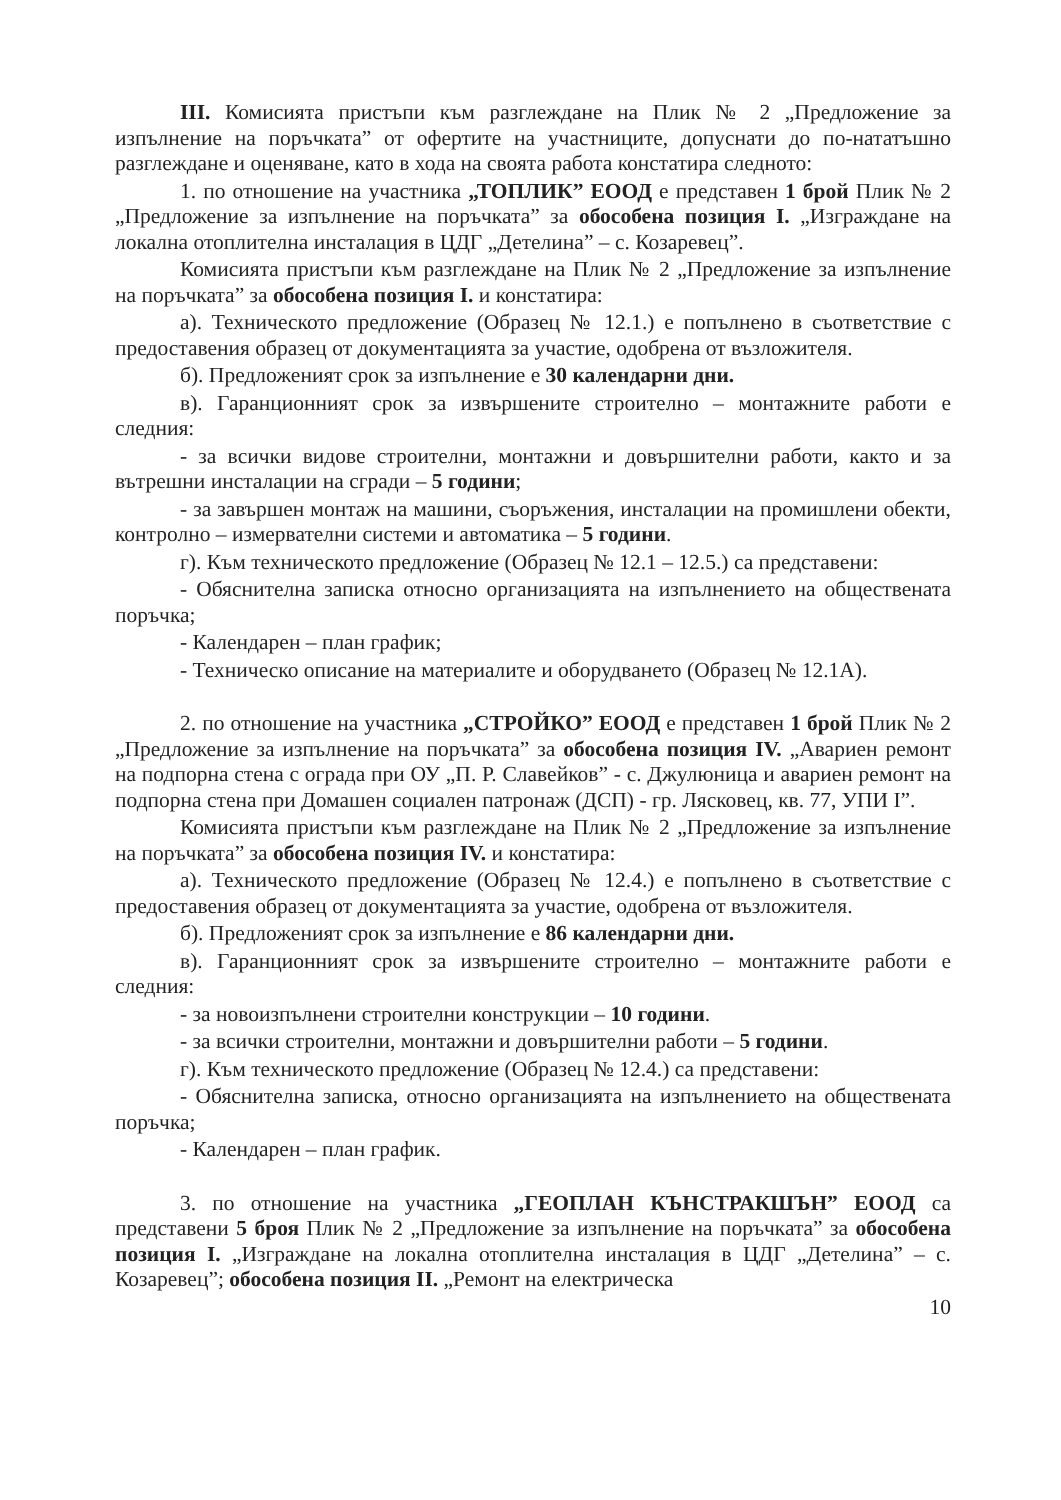III. Комисията пристъпи към разглеждане на Плик № 2 „Предложение за изпълнение на поръчката” от офертите на участниците, допуснати до по-нататъшно разглеждане и оценяване, като в хода на своята работа констатира следното:
1. по отношение на участника „ТОПЛИК” ЕООД е представен 1 брой Плик № 2 „Предложение за изпълнение на поръчката” за обособена позиция I. „Изграждане на локална отоплителна инсталация в ЦДГ „Детелина” – с. Козаревец”.
Комисията пристъпи към разглеждане на Плик № 2 „Предложение за изпълнение на поръчката” за обособена позиция I. и констатира:
а). Техническото предложение (Образец № 12.1.) е попълнено в съответствие с предоставения образец от документацията за участие, одобрена от възложителя.
б). Предложеният срок за изпълнение е 30 календарни дни.
в). Гаранционният срок за извършените строително – монтажните работи е следния:
- за всички видове строителни, монтажни и довършителни работи, както и за вътрешни инсталации на сгради – 5 години;
- за завършен монтаж на машини, съоръжения, инсталации на промишлени обекти, контролно – измервателни системи и автоматика – 5 години.
г). Към техническото предложение (Образец № 12.1 – 12.5.) са представени:
- Обяснителна записка относно организацията на изпълнението на обществената поръчка;
- Календарен – план график;
- Техническо описание на материалите и оборудването (Образец № 12.1А).
2. по отношение на участника „СТРОЙКО” ЕООД е представен 1 брой Плик № 2 „Предложение за изпълнение на поръчката” за обособена позиция IV. „Авариен ремонт на подпорна стена с ограда при ОУ „П. Р. Славейков” - с. Джулюница и авариен ремонт на подпорна стена при Домашен социален патронаж (ДСП) - гр. Лясковец, кв. 77, УПИ I”.
Комисията пристъпи към разглеждане на Плик № 2 „Предложение за изпълнение на поръчката” за обособена позиция IV. и констатира:
а). Техническото предложение (Образец № 12.4.) е попълнено в съответствие с предоставения образец от документацията за участие, одобрена от възложителя.
б). Предложеният срок за изпълнение е 86 календарни дни.
в). Гаранционният срок за извършените строително – монтажните работи е следния:
- за новоизпълнени строителни конструкции – 10 години.
- за всички строителни, монтажни и довършителни работи – 5 години.
г). Към техническото предложение (Образец № 12.4.) са представени:
- Обяснителна записка, относно организацията на изпълнението на обществената поръчка;
- Календарен – план график.
3. по отношение на участника „ГЕОПЛАН КЪНСТРАКШЪН” ЕООД са представени 5 броя Плик № 2 „Предложение за изпълнение на поръчката” за обособена позиция I. „Изграждане на локална отоплителна инсталация в ЦДГ „Детелина” – с. Козаревец”; обособена позиция II. „Ремонт на електрическа
10